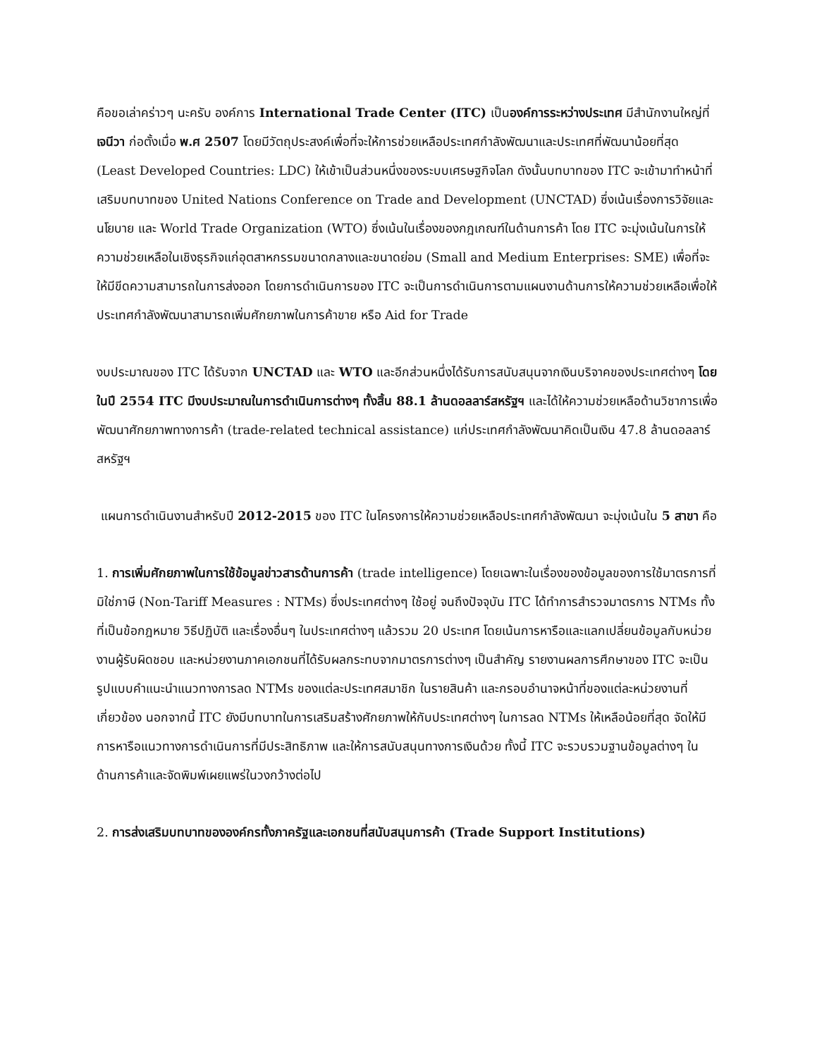คือขอเล่าคร่าวๆ นะครับ องค์การ International Trade Center (ITC) เป็นองค์การระหว่างประเทศ มีสำนักงานใหญ่ที่เจนีวา ก่อตั้งเมื่อ พ.ศ 2507 โดยมีวัตถุประสงค์เพื่อที่จะให้การช่วยเหลือประเทศกำลังพัฒนาและประเทศที่พัฒนาน้อยที่สุด (Least Developed Countries: LDC) ให้เข้าเป็นส่วนหนึ่งของระบบเศรษฐกิจโลก ดังนั้นบทบาทของ ITC จะเข้ามาทำหน้าที่เสริมบทบาทของ United Nations Conference on Trade and Development (UNCTAD) ซึ่งเน้นเรื่องการวิจัยและนโยบาย และ World Trade Organization (WTO) ซึ่งเน้นในเรื่องของกฎเกณฑ์ในด้านการค้า โดย ITC จะมุ่งเน้นในการให้ความช่วยเหลือในเชิงธุรกิจแก่อุตสาหกรรมขนาดกลางและขนาดย่อม (Small and Medium Enterprises: SME) เพื่อที่จะให้มีขีดความสามารถในการส่งออก โดยการดำเนินการของ ITC จะเป็นการดำเนินการตามแผนงานด้านการให้ความช่วยเหลือเพื่อให้ประเทศกำลังพัฒนาสามารถเพิ่มศักยภาพในการค้าขาย หรือ Aid for Trade
งบประมาณของ ITC ได้รับจาก UNCTAD และ WTO และอีกส่วนหนึ่งได้รับการสนับสนุนจากเงินบริจาคของประเทศต่างๆ โดยในปี 2554 ITC มีงบประมาณในการดำเนินการต่างๆ ทั้งสิ้น 88.1 ล้านดอลลาร์สหรัฐฯ และได้ให้ความช่วยเหลือด้านวิชาการเพื่อพัฒนาศักยภาพทางการค้า (trade-related technical assistance) แก่ประเทศกำลังพัฒนาคิดเป็นเงิน 47.8 ล้านดอลลาร์สหรัฐฯ
แผนการดำเนินงานสำหรับปี 2012-2015 ของ ITC ในโครงการให้ความช่วยเหลือประเทศกำลังพัฒนา จะมุ่งเน้นใน 5 สาขา คือ
1. การเพิ่มศักยภาพในการใช้ข้อมูลข่าวสารด้านการค้า (trade intelligence) โดยเฉพาะในเรื่องของข้อมูลของการใช้มาตรการที่มิใช่ภาษี (Non-Tariff Measures : NTMs) ซึ่งประเทศต่างๆ ใช้อยู่ จนถึงปัจจุบัน ITC ได้ทำการสำรวจมาตรการ NTMs ทั้งที่เป็นข้อกฎหมาย วิธีปฏิบัติ และเรื่องอื่นๆ ในประเทศต่างๆ แล้วรวม 20 ประเทศ โดยเน้นการหารือและแลกเปลี่ยนข้อมูลกับหน่วยงานผู้รับผิดชอบ และหน่วยงานภาคเอกชนที่ได้รับผลกระทบจากมาตรการต่างๆ เป็นสำคัญ รายงานผลการศึกษาของ ITC จะเป็นรูปแบบคำแนะนำแนวทางการลด NTMs ของแต่ละประเทศสมาชิก ในรายสินค้า และกรอบอำนาจหน้าที่ของแต่ละหน่วยงานที่เกี่ยวข้อง นอกจากนี้ ITC ยังมีบทบาทในการเสริมสร้างศักยภาพให้กับประเทศต่างๆ ในการลด NTMs ให้เหลือน้อยที่สุด จัดให้มีการหารือแนวทางการดำเนินการที่มีประสิทธิภาพ และให้การสนับสนุนทางการเงินด้วย ทั้งนี้ ITC จะรวบรวมฐานข้อมูลต่างๆ ในด้านการค้าและจัดพิมพ์เผยแพร่ในวงกว้างต่อไป
2. การส่งเสริมบทบาทขององค์กรทั้งภาครัฐและเอกชนที่สนับสนุนการค้า (Trade Support Institutions)